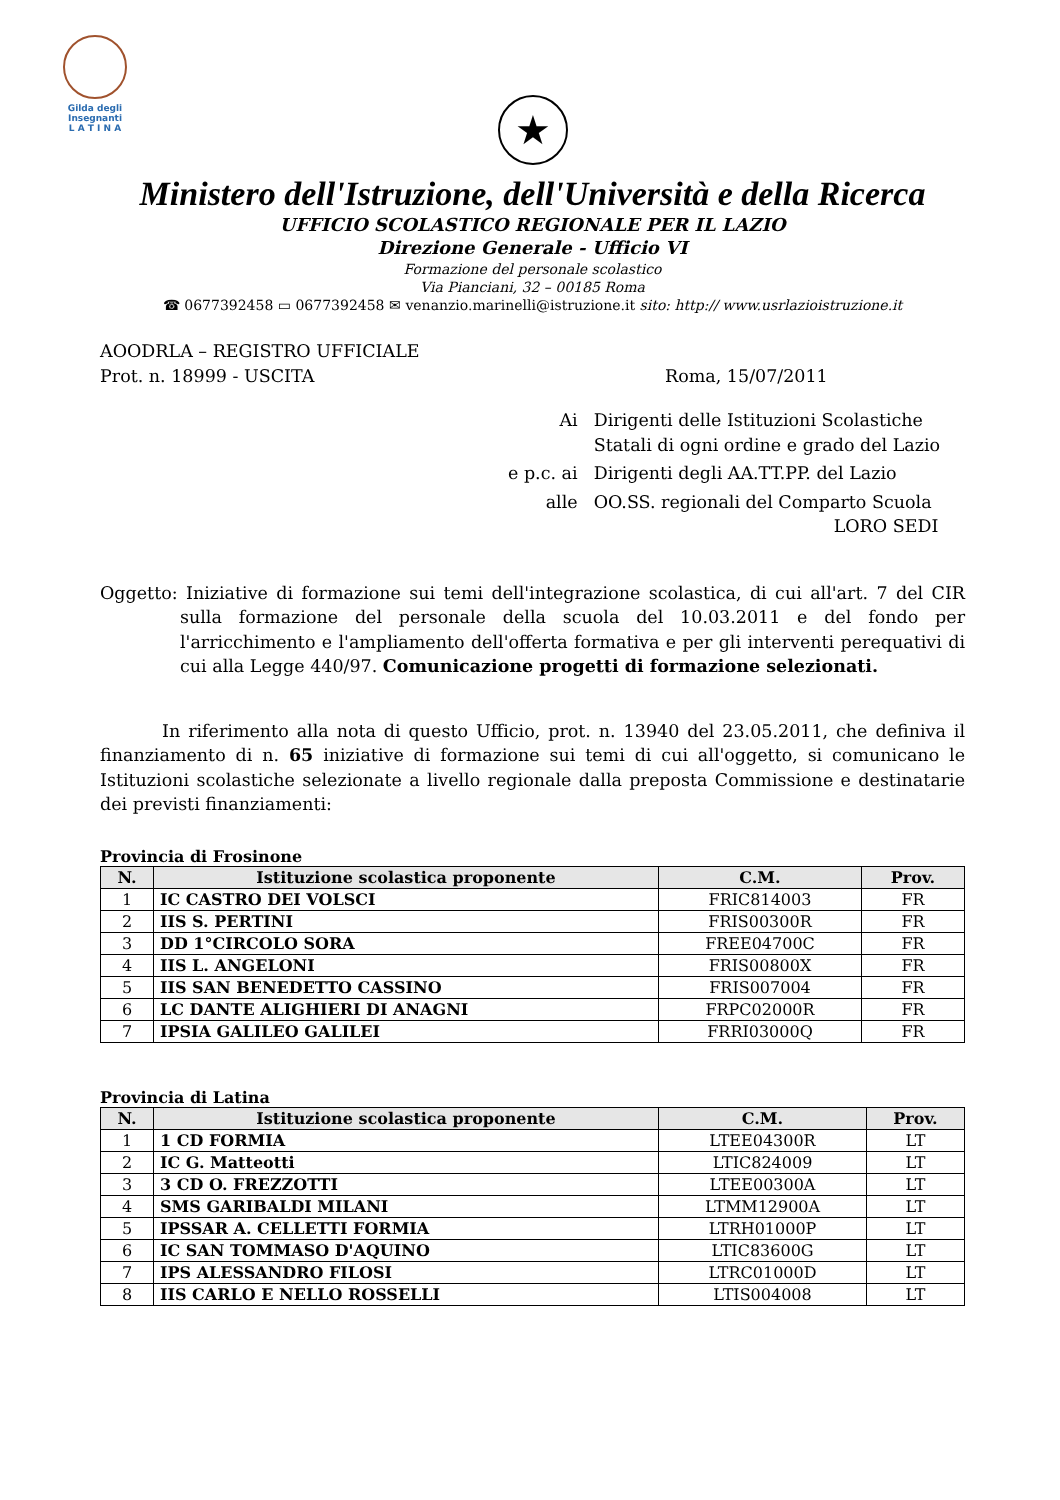Gilda degli Insegnanti
L A T I N A
★
Ministero dell'Istruzione, dell'Università e della Ricerca
UFFICIO SCOLASTICO REGIONALE PER IL LAZIO
Direzione Generale - Ufficio VI
Formazione del personale scolastico
Via Pianciani, 32 – 00185 Roma
☎ 0677392458 ▭ 0677392458 ✉ venanzio.marinelli@istruzione.it sito: http:// www.usrlazioistruzione.it
AOODRLA – REGISTRO UFFICIALE
Prot. n. 18999 - USCITA Roma, 15/07/2011
| Ai | Dirigenti delle Istituzioni Scolastiche Statali di ogni ordine e grado del Lazio |
| e p.c. ai | Dirigenti degli AA.TT.PP. del Lazio |
| alle | OO.SS. regionali del Comparto Scuola LORO SEDI |
Oggetto: Iniziative di formazione sui temi dell'integrazione scolastica, di cui all'art. 7 del CIR sulla formazione del personale della scuola del 10.03.2011 e del fondo per l'arricchimento e l'ampliamento dell'offerta formativa e per gli interventi perequativi di cui alla Legge 440/97. Comunicazione progetti di formazione selezionati.
In riferimento alla nota di questo Ufficio, prot. n. 13940 del 23.05.2011, che definiva il finanziamento di n. 65 iniziative di formazione sui temi di cui all'oggetto, si comunicano le Istituzioni scolastiche selezionate a livello regionale dalla preposta Commissione e destinatarie dei previsti finanziamenti:
Provincia di Frosinone
| N. | Istituzione scolastica proponente | C.M. | Prov. |
| --- | --- | --- | --- |
| 1 | IC CASTRO DEI VOLSCI | FRIC814003 | FR |
| 2 | IIS S. PERTINI | FRIS00300R | FR |
| 3 | DD 1°CIRCOLO SORA | FREE04700C | FR |
| 4 | IIS L. ANGELONI | FRIS00800X | FR |
| 5 | IIS SAN BENEDETTO CASSINO | FRIS007004 | FR |
| 6 | LC DANTE ALIGHIERI DI ANAGNI | FRPC02000R | FR |
| 7 | IPSIA GALILEO GALILEI | FRRI03000Q | FR |
Provincia di Latina
| N. | Istituzione scolastica proponente | C.M. | Prov. |
| --- | --- | --- | --- |
| 1 | 1 CD FORMIA | LTEE04300R | LT |
| 2 | IC G. Matteotti | LTIC824009 | LT |
| 3 | 3 CD O. FREZZOTTI | LTEE00300A | LT |
| 4 | SMS GARIBALDI MILANI | LTMM12900A | LT |
| 5 | IPSSAR A. CELLETTI FORMIA | LTRH01000P | LT |
| 6 | IC SAN TOMMASO D'AQUINO | LTIC83600G | LT |
| 7 | IPS ALESSANDRO FILOSI | LTRC01000D | LT |
| 8 | IIS CARLO E NELLO ROSSELLI | LTIS004008 | LT |